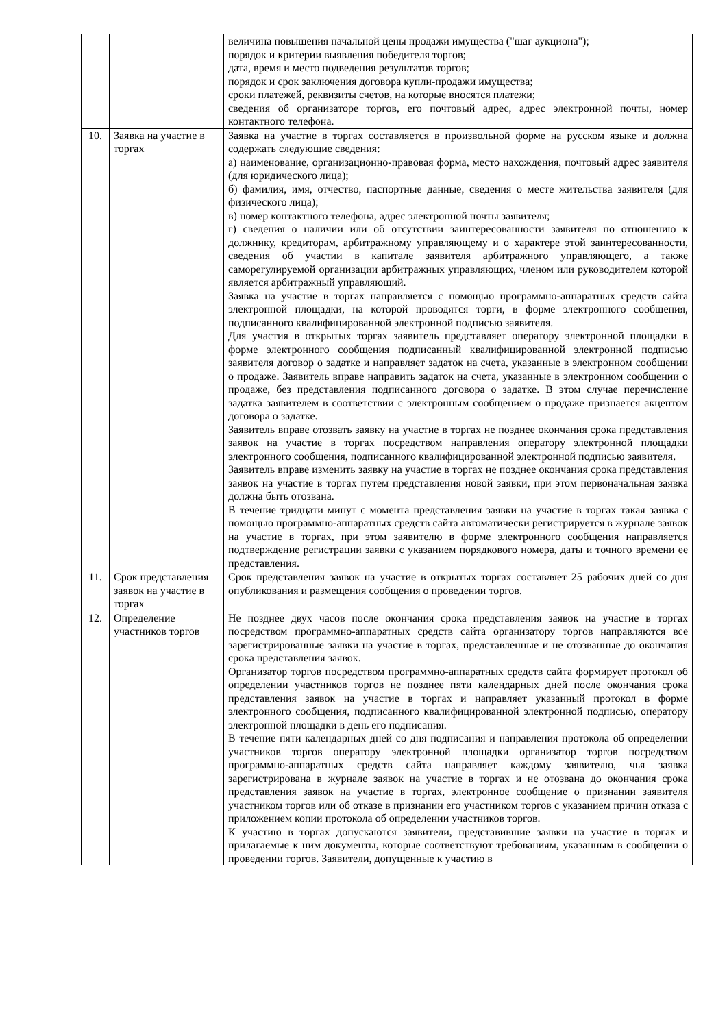| | | величина повышения начальной цены продажи имущества ("шаг аукциона"); порядок и критерии выявления победителя торгов; дата, время и место подведения результатов торгов; порядок и срок заключения договора купли-продажи имущества; сроки платежей, реквизиты счетов, на которые вносятся платежи; сведения об организаторе торгов, его почтовый адрес, адрес электронной почты, номер контактного телефона. |
| 10. | Заявка на участие в торгах | Заявка на участие в торгах составляется в произвольной форме на русском языке и должна содержать следующие сведения: а) наименование, организационно-правовая форма, место нахождения, почтовый адрес заявителя (для юридического лица); б) фамилия, имя, отчество, паспортные данные, сведения о месте жительства заявителя (для физического лица); в) номер контактного телефона, адрес электронной почты заявителя; г) сведения о наличии или об отсутствии заинтересованности заявителя по отношению к должнику, кредиторам, арбитражному управляющему и о характере этой заинтересованности, сведения об участии в капитале заявителя арбитражного управляющего, а также саморегулируемой организации арбитражных управляющих, членом или руководителем которой является арбитражный управляющий. Заявка на участие в торгах направляется с помощью программно-аппаратных средств сайта электронной площадки, на которой проводятся торги, в форме электронного сообщения, подписанного квалифицированной электронной подписью заявителя. Для участия в открытых торгах заявитель представляет оператору электронной площадки в форме электронного сообщения подписанный квалифицированной электронной подписью заявителя договор о задатке и направляет задаток на счета, указанные в электронном сообщении о продаже. Заявитель вправе направить задаток на счета, указанные в электронном сообщении о продаже, без представления подписанного договора о задатке. В этом случае перечисление задатка заявителем в соответствии с электронным сообщением о продаже признается акцептом договора о задатке. Заявитель вправе отозвать заявку на участие в торгах не позднее окончания срока представления заявок на участие в торгах посредством направления оператору электронной площадки электронного сообщения, подписанного квалифицированной электронной подписью заявителя. Заявитель вправе изменить заявку на участие в торгах не позднее окончания срока представления заявок на участие в торгах путем представления новой заявки, при этом первоначальная заявка должна быть отозвана. В течение тридцати минут с момента представления заявки на участие в торгах такая заявка с помощью программно-аппаратных средств сайта автоматически регистрируется в журнале заявок на участие в торгах, при этом заявителю в форме электронного сообщения направляется подтверждение регистрации заявки с указанием порядкового номера, даты и точного времени ее представления. |
| 11. | Срок представления заявок на участие в торгах | Срок представления заявок на участие в открытых торгах составляет 25 рабочих дней со дня опубликования и размещения сообщения о проведении торгов. |
| 12. | Определение участников торгов | Не позднее двух часов после окончания срока представления заявок на участие в торгах посредством программно-аппаратных средств сайта организатору торгов направляются все зарегистрированные заявки на участие в торгах, представленные и не отозванные до окончания срока представления заявок. Организатор торгов посредством программно-аппаратных средств сайта формирует протокол об определении участников торгов не позднее пяти календарных дней после окончания срока представления заявок на участие в торгах и направляет указанный протокол в форме электронного сообщения, подписанного квалифицированной электронной подписью, оператору электронной площадки в день его подписания. В течение пяти календарных дней со дня подписания и направления протокола об определении участников торгов оператору электронной площадки организатор торгов посредством программно-аппаратных средств сайта направляет каждому заявителю, чья заявка зарегистрирована в журнале заявок на участие в торгах и не отозвана до окончания срока представления заявок на участие в торгах, электронное сообщение о признании заявителя участником торгов или об отказе в признании его участником торгов с указанием причин отказа с приложением копии протокола об определении участников торгов. К участию в торгах допускаются заявители, представившие заявки на участие в торгах и прилагаемые к ним документы, которые соответствуют требованиям, указанным в сообщении о проведении торгов. Заявители, допущенные к участию в |